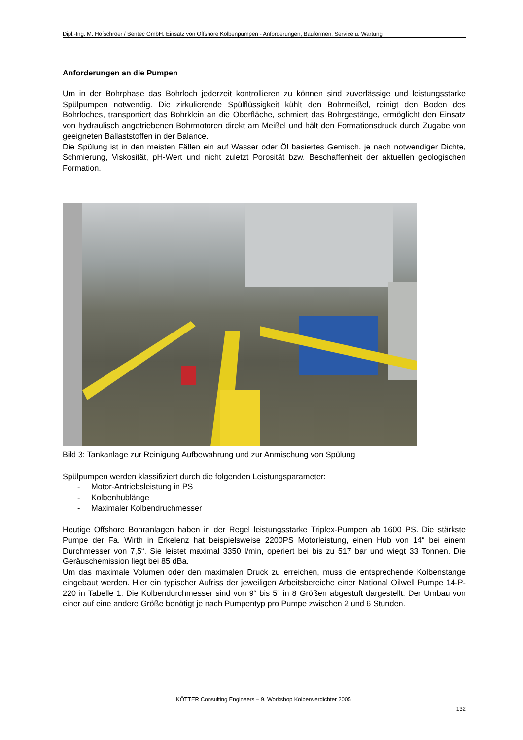Dipl.-Ing. M. Hofschröer / Bentec GmbH: Einsatz von Offshore Kolbenpumpen - Anforderungen, Bauformen, Service u. Wartung
Anforderungen an die Pumpen
Um in der Bohrphase das Bohrloch jederzeit kontrollieren zu können sind zuverlässige und leistungsstarke Spülpumpen notwendig. Die zirkulierende Spülflüssigkeit kühlt den Bohrmeißel, reinigt den Boden des Bohrloches, transportiert das Bohrklein an die Oberfläche, schmiert das Bohrgestänge, ermöglicht den Einsatz von hydraulisch angetriebenen Bohrmotoren direkt am Meißel und hält den Formationsdruck durch Zugabe von geeigneten Ballaststoffen in der Balance.
Die Spülung ist in den meisten Fällen ein auf Wasser oder Öl basiertes Gemisch, je nach notwendiger Dichte, Schmierung, Viskosität, pH-Wert und nicht zuletzt Porosität bzw. Beschaffenheit der aktuellen geologischen Formation.
Bild 3: Tankanlage zur Reinigung Aufbewahrung und zur Anmischung von Spülung
Spülpumpen werden klassifiziert durch die folgenden Leistungsparameter:
- Motor-Antriebsleistung in PS
- Kolbenhublänge
- Maximaler Kolbendruchmesser
Heutige Offshore Bohranlagen haben in der Regel leistungsstarke Triplex-Pumpen ab 1600 PS. Die stärkste Pumpe der Fa. Wirth in Erkelenz hat beispielsweise 2200PS Motorleistung, einen Hub von 14“ bei einem Durchmesser von 7,5“. Sie leistet maximal 3350 l/min, operiert bei bis zu 517 bar und wiegt 33 Tonnen. Die Geräuschemission liegt bei 85 dBa.
Um das maximale Volumen oder den maximalen Druck zu erreichen, muss die entsprechende Kolbenstange eingebaut werden. Hier ein typischer Aufriss der jeweiligen Arbeitsbereiche einer National Oilwell Pumpe 14-P-220 in Tabelle 1. Die Kolbendurchmesser sind von 9“ bis 5“ in 8 Größen abgestuft dargestellt. Der Umbau von einer auf eine andere Größe benötigt je nach Pumpentyp pro Pumpe zwischen 2 und 6 Stunden.
KÖTTER Consulting Engineers – 9. Workshop Kolbenverdichter 2005
132